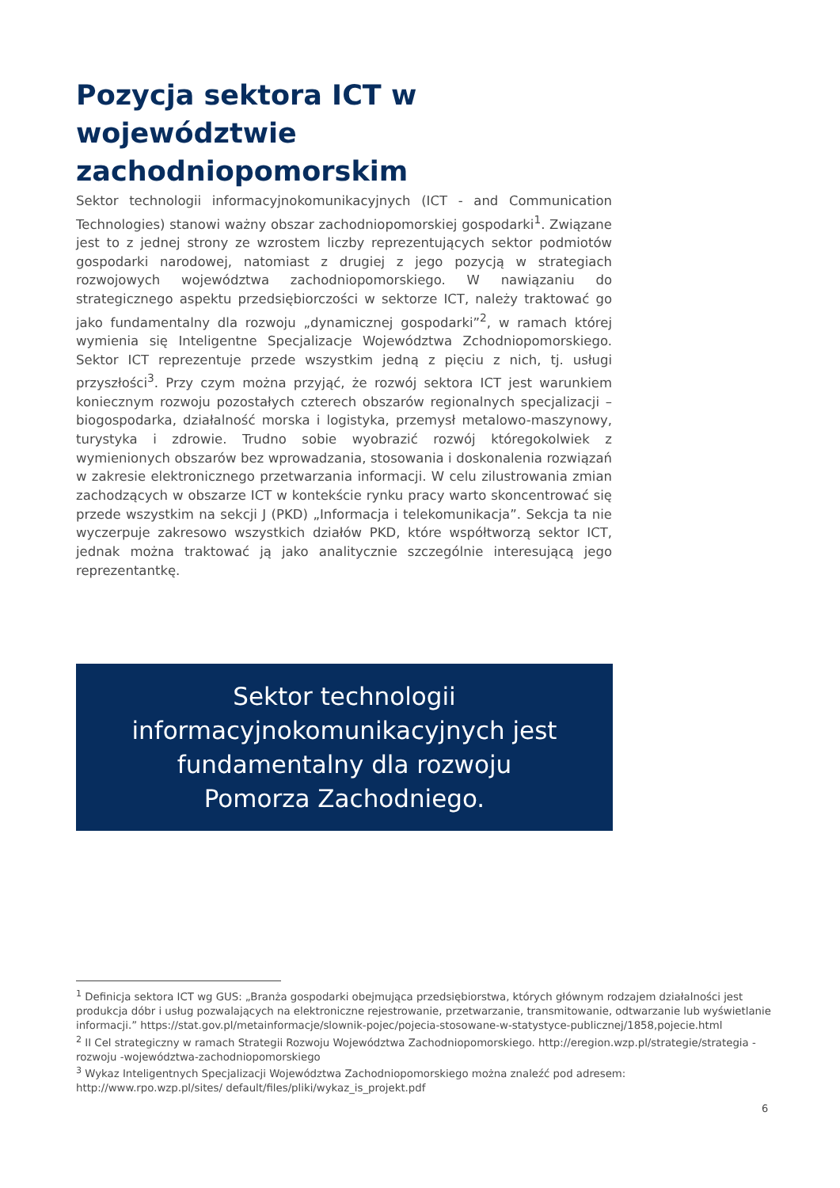Pozycja sektora ICT w województwie zachodniopomorskim
Sektor technologii informacyjnokomunikacyjnych (ICT - and Communication Technologies) stanowi ważny obszar zachodniopomorskiej gospodarki<sup>1</sup>. Związane jest to z jednej strony ze wzrostem liczby reprezentujących sektor podmiotów gospodarki narodowej, natomiast z drugiej z jego pozycją w strategiach rozwojowych województwa zachodniopomorskiego. W nawiązaniu do strategicznego aspektu przedsiębiorczości w sektorze ICT, należy traktować go jako fundamentalny dla rozwoju „dynamicznej gospodarki”<sup>2</sup>, w ramach której wymienia się Inteligentne Specjalizacje Województwa Zchodniopomorskiego. Sektor ICT reprezentuje przede wszystkim jedną z pięciu z nich, tj. usługi przyszłości<sup>3</sup>. Przy czym można przyjąć, że rozwój sektora ICT jest warunkiem koniecznym rozwoju pozostałych czterech obszarów regionalnych specjalizacji – biogospodarka, działalność morska i logistyka, przemysł metalowo-maszynowy, turystyka i zdrowie. Trudno sobie wyobrazić rozwój któregokolwiek z wymienionych obszarów bez wprowadzania, stosowania i doskonalenia rozwiązań w zakresie elektronicznego przetwarzania informacji. W celu zilustrowania zmian zachodzących w obszarze ICT w kontekście rynku pracy warto skoncentrować się przede wszystkim na sekcji J (PKD) „Informacja i telekomunikacja”. Sekcja ta nie wyczerpuje zakresowo wszystkich działów PKD, które współtworzą sektor ICT, jednak można traktować ją jako analitycznie szczególnie interesującą jego reprezentantkę.
Sektor technologii
informacyjnokomunikacyjnych jest
fundamentalny dla rozwoju
Pomorza Zachodniego.
<sup>1</sup> Definicja sektora ICT wg GUS: „Branża gospodarki obejmująca przedsiębiorstwa, których głównym rodzajem działalności jest produkcja dóbr i usług pozwalających na elektroniczne rejestrowanie, przetwarzanie, transmitowanie, odtwarzanie lub wyświetlanie informacji.” https://stat.gov.pl/metainformacje/slownik-pojec/pojecia-stosowane-w-statystyce-publicznej/1858,pojecie.html
<sup>2</sup> II Cel strategiczny w ramach Strategii Rozwoju Województwa Zachodniopomorskiego. http://eregion.wzp.pl/strategie/strategia -rozwoju -województwa-zachodniopomorskiego
<sup>3</sup> Wykaz Inteligentnych Specjalizacji Województwa Zachodniopomorskiego można znaleźć pod adresem: http://www.rpo.wzp.pl/sites/ default/files/pliki/wykaz_is_projekt.pdf
6